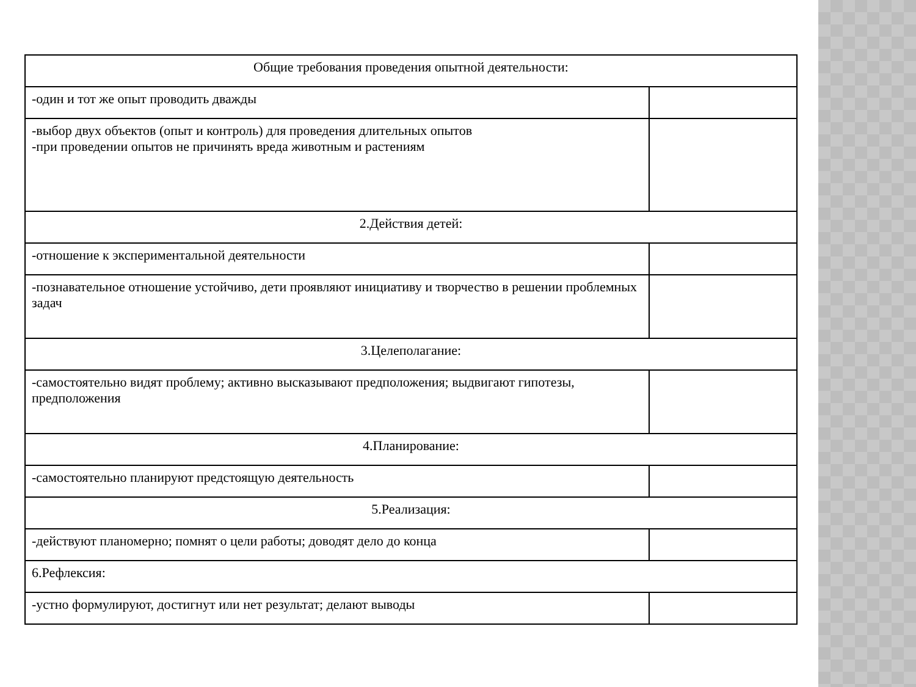| Общие требования проведения опытной деятельности: | |
| -один и тот же опыт проводить дважды | |
| -выбор двух объектов (опыт и контроль) для проведения длительных опытов -при проведении опытов не причинять вреда животным и растениям | |
| 2.Действия детей: | |
| -отношение к экспериментальной деятельности | |
| -познавательное отношение устойчиво, дети проявляют инициативу и творчество в решении проблемных задач | |
| 3.Целеполагание: | |
| -самостоятельно видят проблему; активно высказывают предположения; выдвигают гипотезы, предположения | |
| 4.Планирование: | |
| -самостоятельно планируют предстоящую деятельность | |
| 5.Реализация: | |
| -действуют планомерно; помнят о цели работы; доводят дело до конца | |
| 6.Рефлексия: | |
| -устно формулируют, достигнут или нет результат; делают выводы | |